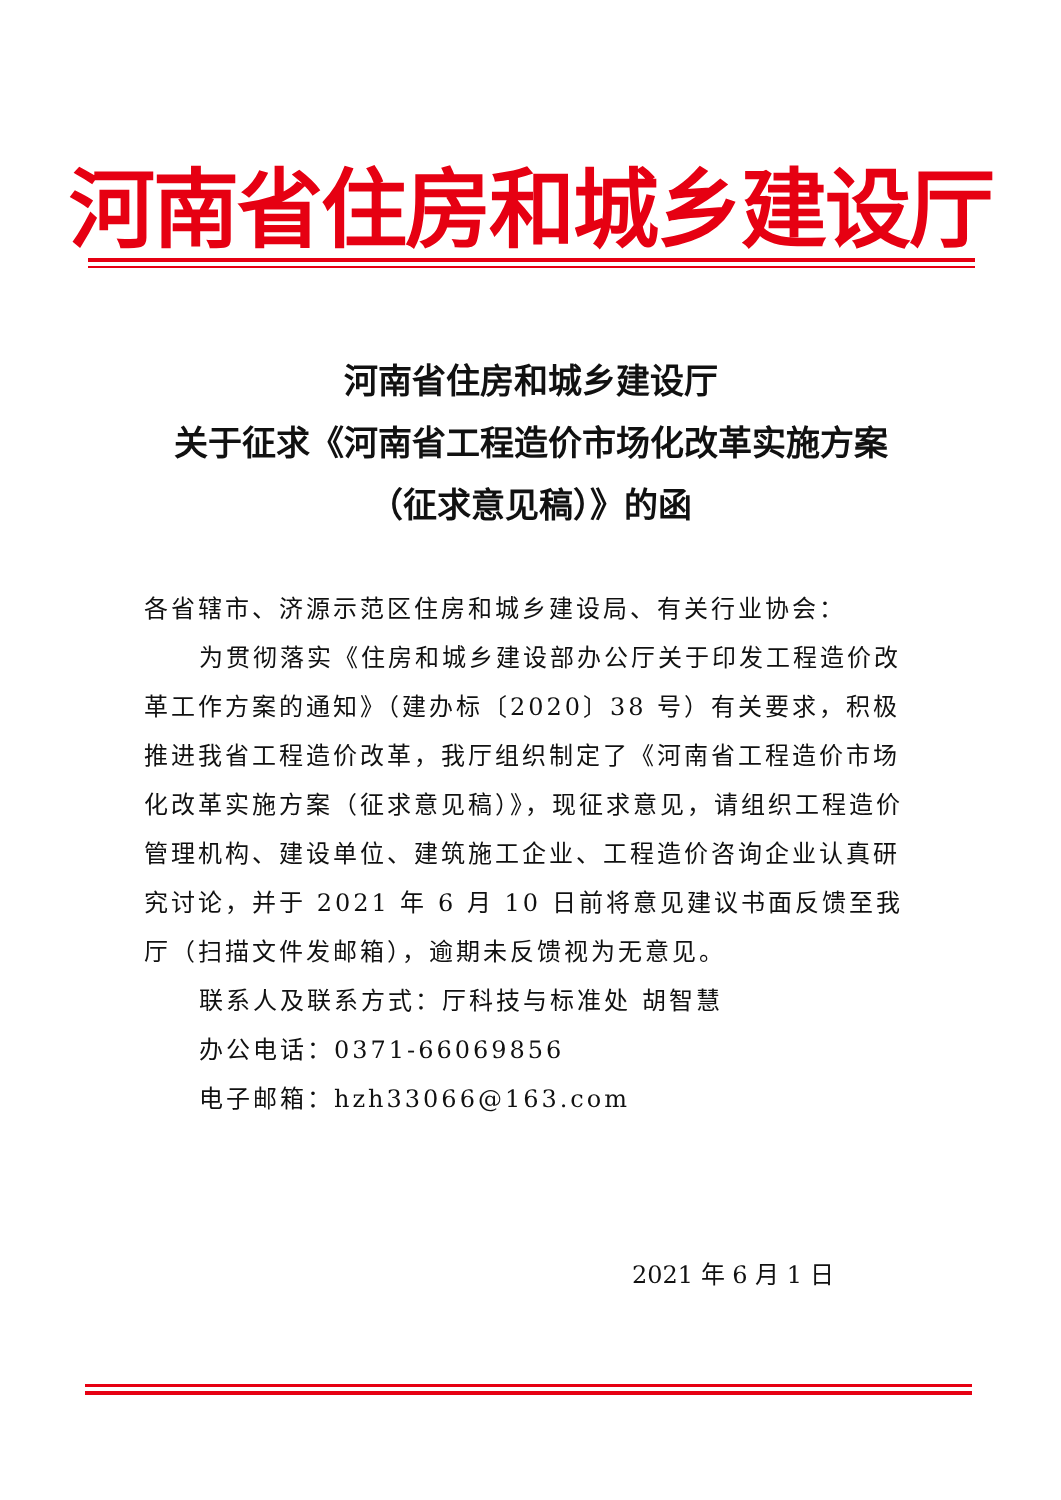河南省住房和城乡建设厅
河南省住房和城乡建设厅
关于征求《河南省工程造价市场化改革实施方案
（征求意见稿）》的函
各省辖市、济源示范区住房和城乡建设局、有关行业协会：
为贯彻落实《住房和城乡建设部办公厅关于印发工程造价改革工作方案的通知》（建办标〔2020〕38 号）有关要求，积极推进我省工程造价改革，我厅组织制定了《河南省工程造价市场化改革实施方案（征求意见稿）》，现征求意见，请组织工程造价管理机构、建设单位、建筑施工企业、工程造价咨询企业认真研究讨论，并于 2021 年 6 月 10 日前将意见建议书面反馈至我厅（扫描文件发邮箱），逾期未反馈视为无意见。
联系人及联系方式：厅科技与标准处 胡智慧
办公电话：0371-66069856
电子邮箱：hzh33066@163.com
2021 年 6 月 1 日